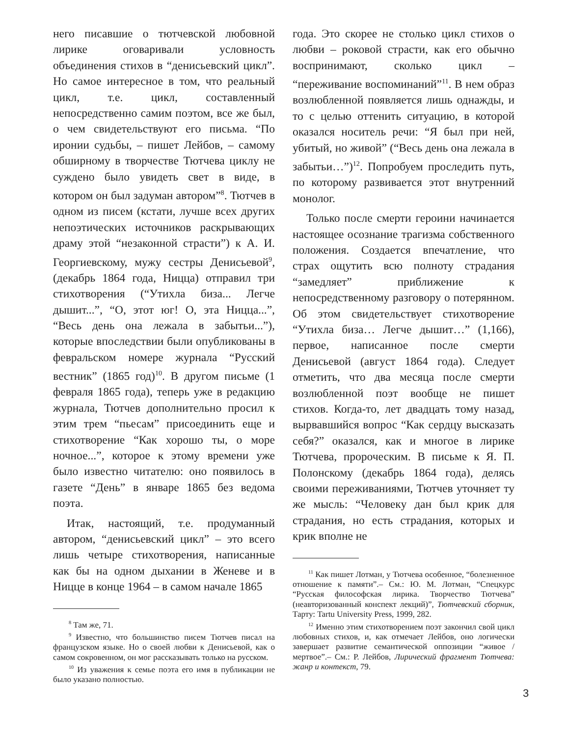него писавшие о тютчевской любовной лирике оговаривали условность объединения стихов в “денисьевский цикл”. Но самое интересное в том, что реальный цикл, т.е. цикл, составленный непосредственно самим поэтом, все же был, о чем свидетельствуют его письма. “По иронии судьбы, – пишет Лейбов, – самому обширному в творчестве Тютчева циклу не суждено было увидеть свет в виде, в котором он был задуман автором”<sup>8</sup>. Тютчев в одном из писем (кстати, лучше всех других непоэтических источников раскрывающих драму этой “незаконной страсти”) к А. И. Георгиевскому, мужу сестры Денисьевой<sup>9</sup>, (декабрь 1864 года, Ницца) отправил три стихотворения (“Утихла биза... Легче дышит...”, “О, этот юг! О, эта Ницца...”, “Весь день она лежала в забытьи...”), которые впоследствии были опубликованы в февральском номере журнала “Русский вестник” (1865 год)<sup>10</sup>. В другом письме (1 февраля 1865 года), теперь уже в редакцию журнала, Тютчев дополнительно просил к этим трем “пьесам” присоединить еще и стихотворение “Как хорошо ты, о море ночное...”, которое к этому времени уже было известно читателю: оно появилось в газете “День” в январе 1865 без ведома поэта.
Итак, настоящий, т.е. продуманный автором, “денисьевский цикл” – это всего лишь четыре стихотворения, написанные как бы на одном дыхании в Женеве и в Ницце в конце 1964 – в самом начале 1865
<sup>8</sup> Там же, 71.
<sup>9</sup> Известно, что большинство писем Тютчев писал на французском языке. Но о своей любви к Денисьевой, как о самом сокровенном, он мог рассказывать только на русском.
<sup>10</sup> Из уважения к семье поэта его имя в публикации не было указано полностью.
года. Это скорее не столько цикл стихов о любви – роковой страсти, как его обычно воспринимают, сколько цикл – “переживание воспоминаний”<sup>11</sup>. В нем образ возлюбленной появляется лишь однажды, и то с целью оттенить ситуацию, в которой оказался носитель речи: “Я был при ней, убитый, но живой” (“Весь день она лежала в забытьи…”)<sup>12</sup>. Попробуем проследить путь, по которому развивается этот внутренний монолог.
Только после смерти героини начинается настоящее осознание трагизма собственного положения. Создается впечатление, что страх ощутить всю полноту страдания “замедляет” приближение к непосредственному разговору о потерянном. Об этом свидетельствует стихотворение “Утихла биза… Легче дышит…” (1,166), первое, написанное после смерти Денисьевой (август 1864 года). Следует отметить, что два месяца после смерти возлюбленной поэт вообще не пишет стихов. Когда-то, лет двадцать тому назад, вырвавшийся вопрос “Как сердцу высказать себя?” оказался, как и многое в лирике Тютчева, пророческим. В письме к Я. П. Полонскому (декабрь 1864 года), делясь своими переживаниями, Тютчев уточняет ту же мысль: “Человеку дан был крик для страдания, но есть страдания, которых и крик вполне не
<sup>11</sup> Как пишет Лотман, у Тютчева особенное, “болезненное отношение к памяти”.– См.: Ю. М. Лотман, “Спецкурс “Русская философская лирика. Творчество Тютчева” (неавторизованный конспект лекций)”, Тютчевский сборник, Тарту: Tartu University Press, 1999, 282.
<sup>12</sup> Именно этим стихотворением поэт закончил свой цикл любовных стихов, и, как отмечает Лейбов, оно логически завершает развитие семантической оппозиции “живое / мертвое”.– См.: Р. Лейбов, Лирический фрагмент Тютчева: жанр и контекст, 79.
3